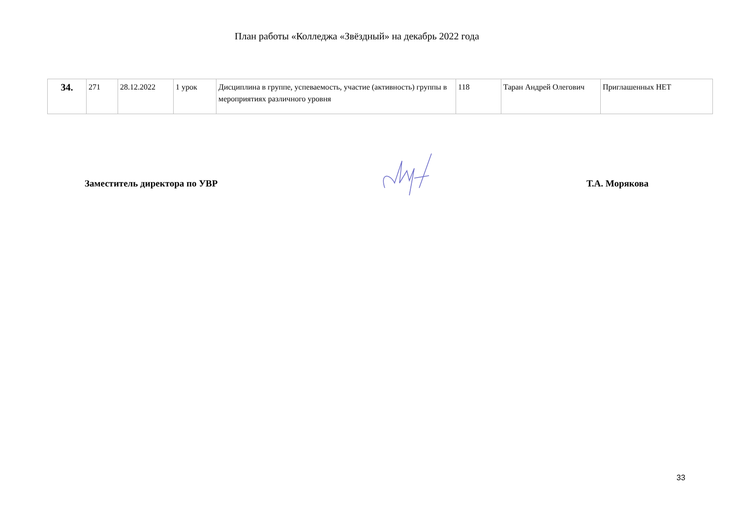План работы «Колледжа «Звёздный» на декабрь 2022 года
| 34. | 271 | 28.12.2022 | 1 урок | Дисциплина в группе, успеваемость, участие (активность) группы в мероприятиях различного уровня | 118 | Таран Андрей Олегович | Приглашенных НЕТ |
Заместитель директора по УВР Т.А. Морякова
33